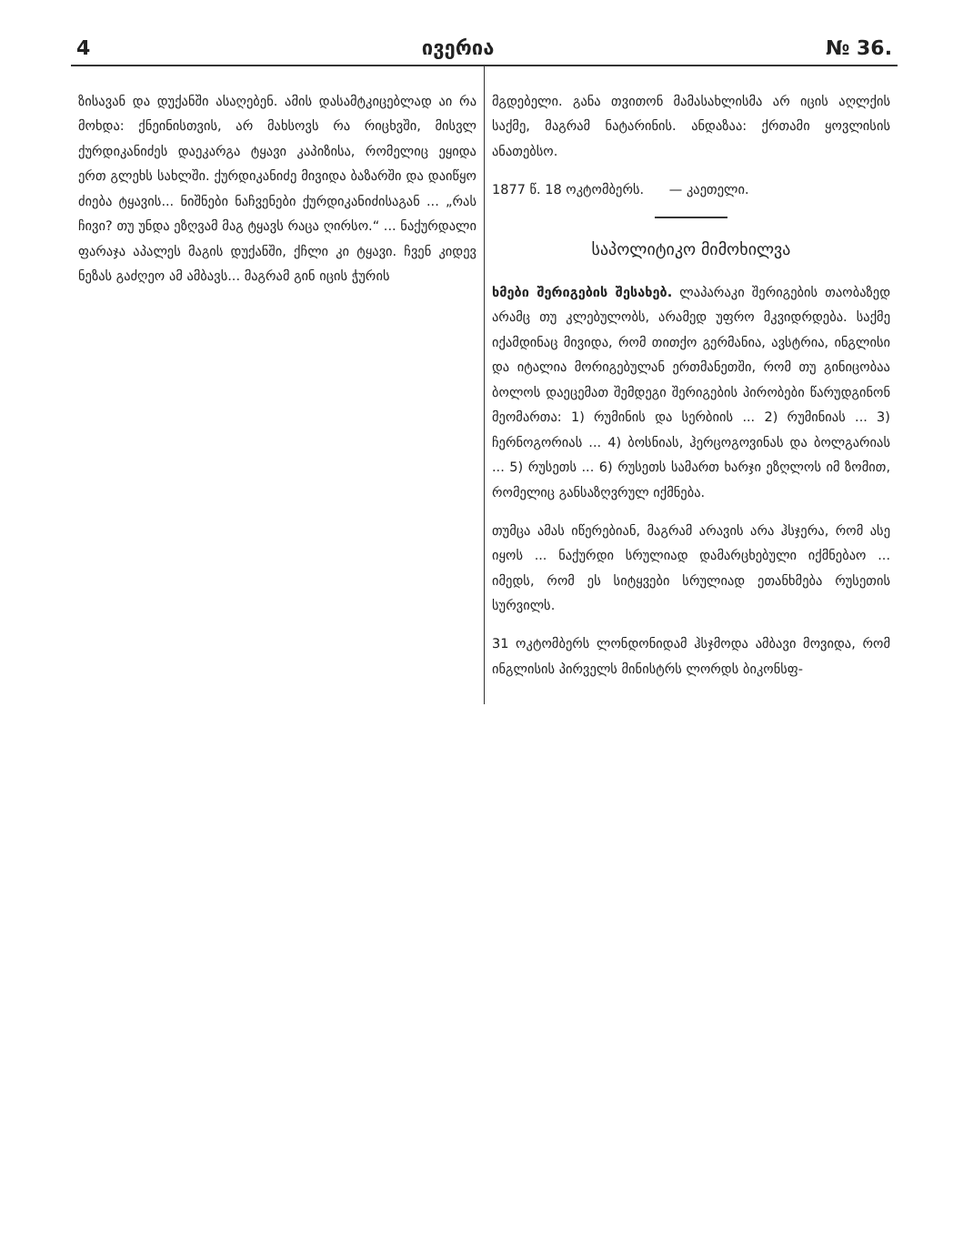4 ივერია № 36.
ზისავან და დუქანში ასაღებენ. ამის დასამტკიცებლად აი რა მოხდა: ქნეინისთვის, არ მახსოვს რა რიცხვში, მისვლ ქურდიკანიძეს დაეკარგა ტყავი კაპიზისა, რომელიც ეყიდა ერთ გლეხს სახლში. ქურდიკანიძე მივიდა ბაზარში და დაიწყო ძიება ტყავის... ნიშნები ნაჩვენები ქურდიკანიძისაგან ... „რას ჩივი? თუ უნდა ეზღვამ მაგ ტყავს რაცა ღირსო.“ ... ნაქურდალი ფარაჯა აპალეს მაგის დუქანში, ქჩლი კი ტყავი. ჩვენ კიდევ ნეზას გაძღეო ამ ამბავს... მაგრამ გინ იცის ჭურის
მგდებელი. განა თვითონ მამასახლისმა არ იცის აღლქის საქმე, მაგრამ ნატარინის. ანდაზაა: ქრთამი ყოვლისის ანათებსო.
1877 წ. 18 ოკტომბერს. — კაეთელი.
საპოლიტიკო მიმოხილვა
ხმები შერიგების შესახებ. ლაპარაკი შერიგების თაობაზედ არამც თუ კლებულობს, არამედ უფრო მკვიდრდება. საქმე იქამდინაც მივიდა, რომ თითქო გერმანია, ავსტრია, ინგლისი და იტალია მორიგებულან ერთმანეთში, რომ თუ გინიცობაა ბოლოს დაეცემათ შემდეგი შერიგების პირობები წარუდგინონ მეომართა: 1) რუმინის და სერბიის ... 2) რუმინიას ... 3) ჩერნოგორიას ... 4) ბოსნიას, ჰერცოგოვინას და ბოლგარიას ... 5) რუსეთს ... 6) რუსეთს სამართ ხარჯი ეზღლოს იმ ზომით, რომელიც განსაზღვრულ იქმნება.
თუმცა ამას იწერებიან, მაგრამ არავის არა ჰსჯერა, რომ ასე იყოს ... ნაქურდი სრულიად დამარცხებული იქმნებაო ... იმედს, რომ ეს სიტყვები სრულიად ეთანხმება რუსეთის სურვილს.
31 ოკტომბერს ლონდონიდამ ჰსჯმოდა ამბავი მოვიდა, რომ ინგლისის პირველს მინისტრს ლორდს ბიკონსფ-